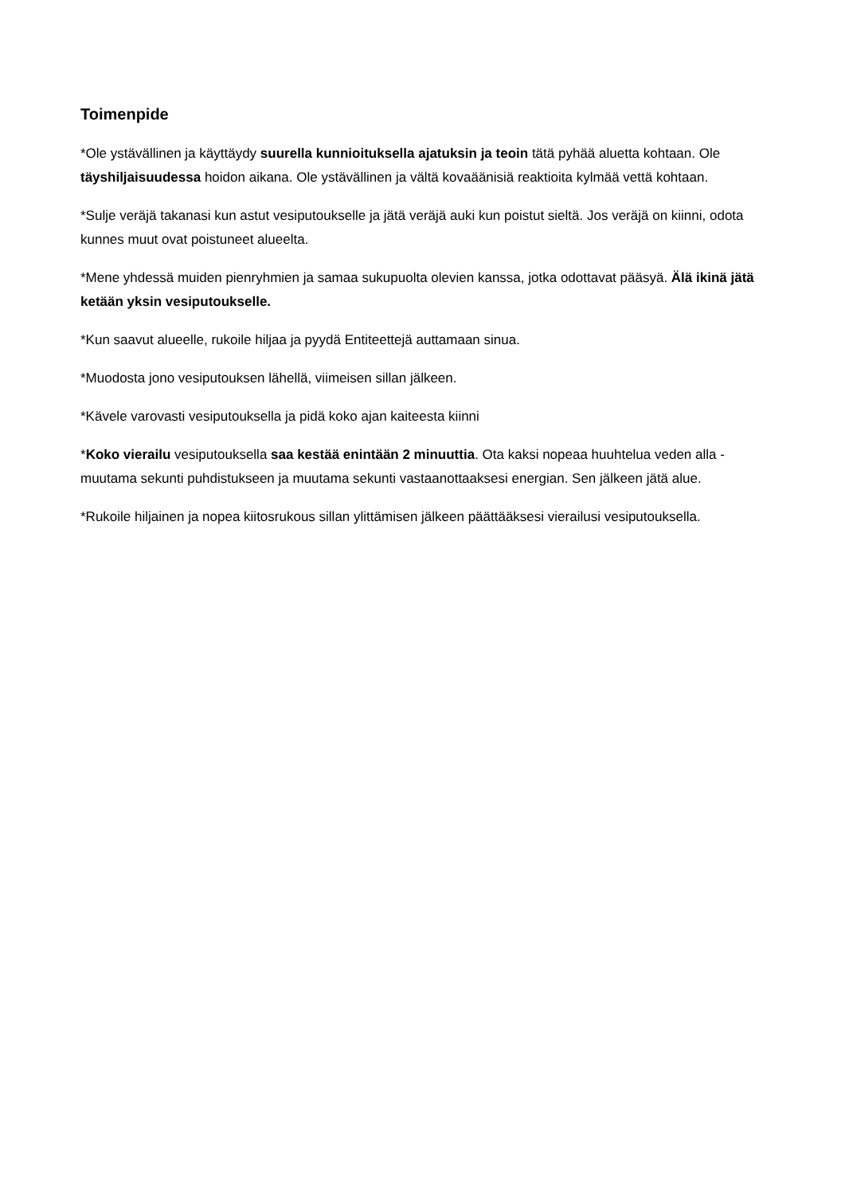Toimenpide
*Ole ystävällinen ja käyttäydy suurella kunnioituksella ajatuksin ja teoin tätä pyhää aluetta kohtaan. Ole täyshiljaisuudessa hoidon aikana. Ole ystävällinen ja vältä kovaäänisiä reaktioita kylmää vettä kohtaan.
*Sulje veräjä takanasi kun astut vesiputoukselle ja jätä veräjä auki kun poistut sieltä. Jos veräjä on kiinni, odota kunnes muut ovat poistuneet alueelta.
*Mene yhdessä muiden pienryhmien ja samaa sukupuolta olevien kanssa, jotka odottavat pääsyä. Älä ikinä jätä ketään yksin vesiputoukselle.
*Kun saavut alueelle, rukoile hiljaa ja pyydä Entiteettejä auttamaan sinua.
*Muodosta jono vesiputouksen lähellä, viimeisen sillan jälkeen.
*Kävele varovasti vesiputouksella ja pidä koko ajan kaiteesta kiinni
*Koko vierailu vesiputouksella saa kestää enintään 2 minuuttia. Ota kaksi nopeaa huuhtelua veden alla - muutama sekunti puhdistukseen ja muutama sekunti vastaanottaaksesi energian. Sen jälkeen jätä alue.
*Rukoile hiljainen ja nopea kiitosrukous sillan ylittämisen jälkeen päättääksesi vierailusi vesiputouksella.